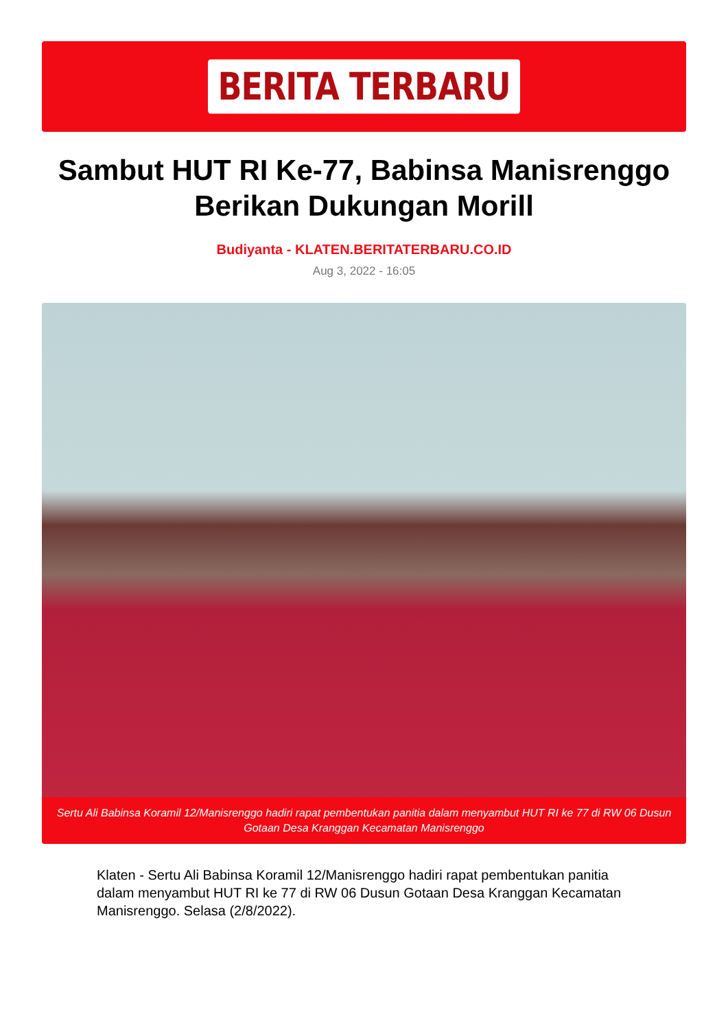BERITA TERBARU
Sambut HUT RI Ke-77, Babinsa Manisrenggo Berikan Dukungan Morill
Budiyanta - KLATEN.BERITATERBARU.CO.ID
Aug 3, 2022 - 16:05
Sertu Ali Babinsa Koramil 12/Manisrenggo hadiri rapat pembentukan panitia dalam menyambut HUT RI ke 77 di RW 06 Dusun Gotaan Desa Kranggan Kecamatan Manisrenggo
Klaten - Sertu Ali Babinsa Koramil 12/Manisrenggo hadiri rapat pembentukan panitia dalam menyambut HUT RI ke 77 di RW 06 Dusun Gotaan Desa Kranggan Kecamatan Manisrenggo. Selasa (2/8/2022).